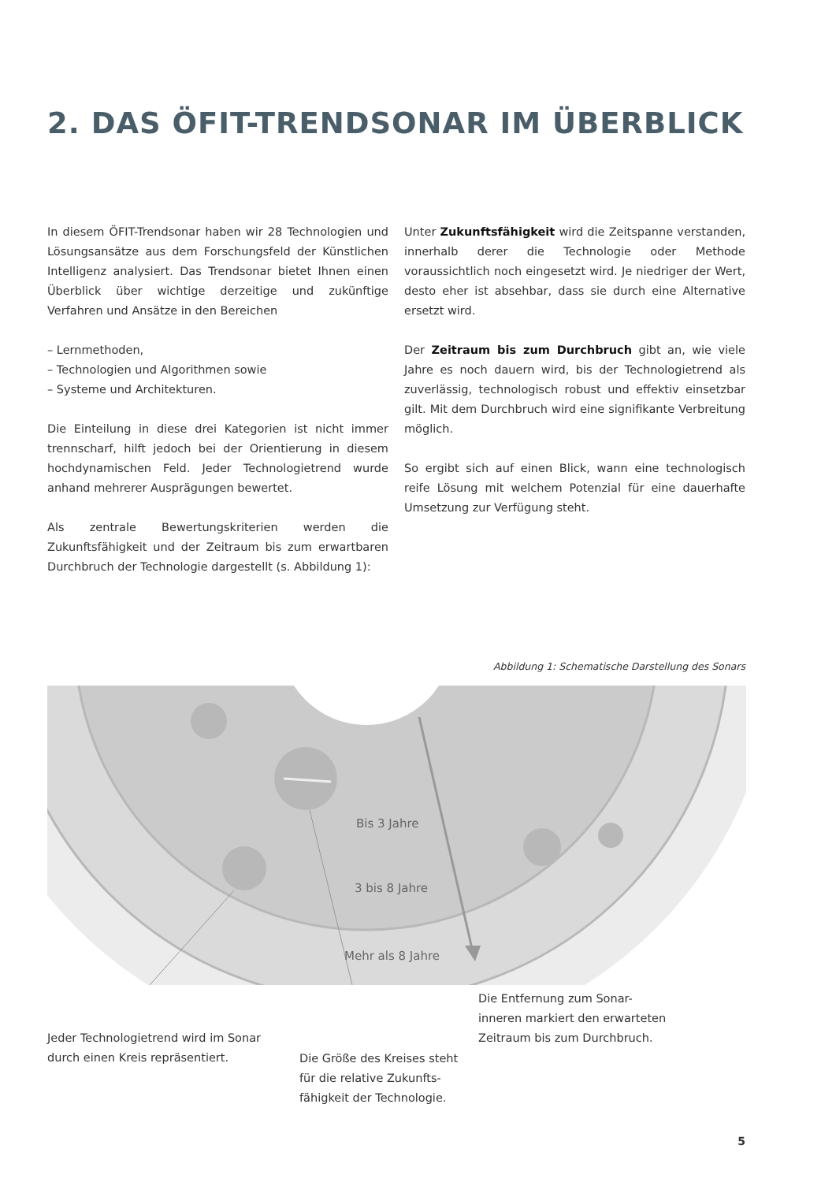2. DAS ÖFIT-TRENDSONAR IM ÜBERBLICK
In diesem ÖFIT-Trendsonar haben wir 28 Technologien und Lösungsansätze aus dem Forschungsfeld der Künstlichen Intelligenz analysiert. Das Trendsonar bietet Ihnen einen Überblick über wichtige derzeitige und zukünftige Verfahren und Ansätze in den Bereichen
– Lernmethoden,
– Technologien und Algorithmen sowie
– Systeme und Architekturen.
Die Einteilung in diese drei Kategorien ist nicht immer trennscharf, hilft jedoch bei der Orientierung in diesem hochdynamischen Feld. Jeder Technologietrend wurde anhand mehrerer Ausprägungen bewertet.
Als zentrale Bewertungskriterien werden die Zukunftsfähigkeit und der Zeitraum bis zum erwartbaren Durchbruch der Technologie dargestellt (s. Abbildung 1):
Unter Zukunftsfähigkeit wird die Zeitspanne verstanden, innerhalb derer die Technologie oder Methode voraussichtlich noch eingesetzt wird. Je niedriger der Wert, desto eher ist absehbar, dass sie durch eine Alternative ersetzt wird.
Der Zeitraum bis zum Durchbruch gibt an, wie viele Jahre es noch dauern wird, bis der Technologietrend als zuverlässig, technologisch robust und effektiv einsetzbar gilt. Mit dem Durchbruch wird eine signifikante Verbreitung möglich.
So ergibt sich auf einen Blick, wann eine technologisch reife Lösung mit welchem Potenzial für eine dauerhafte Umsetzung zur Verfügung steht.
Abbildung 1: Schematische Darstellung des Sonars
Bis 3 Jahre
3 bis 8 Jahre
Mehr als 8 Jahre
Die Entfernung zum Sonar-
inneren markiert den erwarteten
Zeitraum bis zum Durchbruch.
Jeder Technologietrend wird im Sonar
durch einen Kreis repräsentiert.
Die Größe des Kreises steht
für die relative Zukunfts-
fähigkeit der Technologie.
5